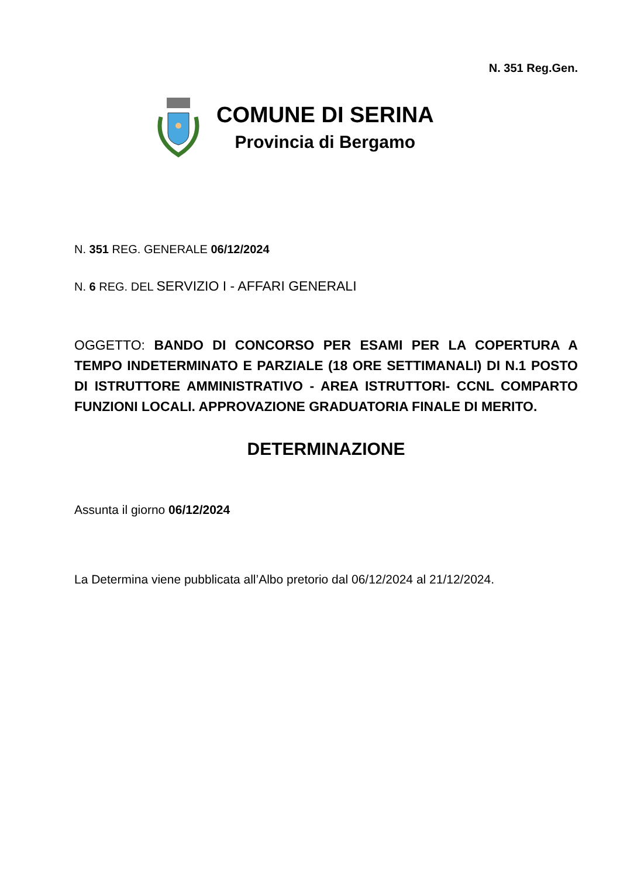N. 351 Reg.Gen.
COMUNE DI SERINA
Provincia di Bergamo
N. 351 REG. GENERALE 06/12/2024
N. 6 REG. DEL SERVIZIO I - AFFARI GENERALI
OGGETTO: BANDO DI CONCORSO PER ESAMI PER LA COPERTURA A TEMPO INDETERMINATO E PARZIALE (18 ORE SETTIMANALI) DI N.1 POSTO DI ISTRUTTORE AMMINISTRATIVO - AREA ISTRUTTORI- CCNL COMPARTO FUNZIONI LOCALI. APPROVAZIONE GRADUATORIA FINALE DI MERITO.
DETERMINAZIONE
Assunta il giorno 06/12/2024
La Determina viene pubblicata all’Albo pretorio dal 06/12/2024 al 21/12/2024.